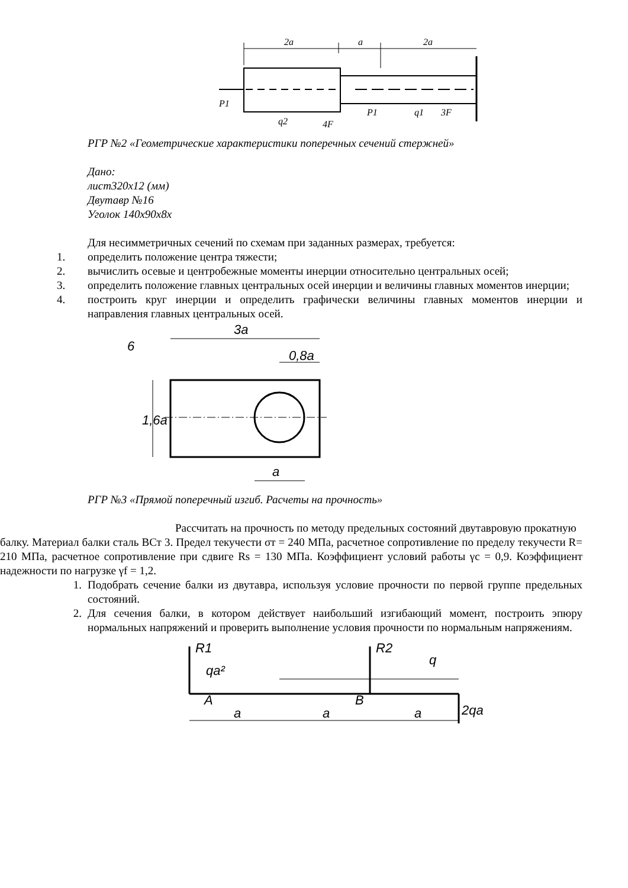2a
a
2a
P1
q2
4F
P1
q1
3F
РГР №2 «Геометрические характеристики поперечных сечений стержней»
Дано:
лист320х12 (мм)
Двутавр №16
Уголок 140х90х8х
Для несимметричных сечений по схемам при заданных размерах, требуется:
1. определить положение центра тяжести;
2. вычислить осевые и центробежные моменты инерции относительно центральных осей;
3. определить положение главных центральных осей инерции и величины главных моментов инерции;
4. построить круг инерции и определить графически величины главных моментов инерции и направления главных центральных осей.
6
3a
0,8a
1,6a
a
РГР №3 «Прямой поперечный изгиб. Расчеты на прочность»
Рассчитать на прочность по методу предельных состояний двутавровую прокатную
балку. Материал балки сталь ВСт 3. Предел текучести σт = 240 МПа, расчетное сопротивление по пределу текучести R= 210 МПа, расчетное сопротивление при сдвиге Rs = 130 МПа. Коэффициент условий работы γc = 0,9. Коэффициент надежности по нагрузке γf = 1,2.
1. Подобрать сечение балки из двутавра, используя условие прочности по первой группе предельных состояний.
2. Для сечения балки, в котором действует наибольший изгибающий момент, построить эпюру нормальных напряжений и проверить выполнение условия прочности по нормальным напряжениям.
R1
R2
qa²
q
A
B
2qa
a
a
a